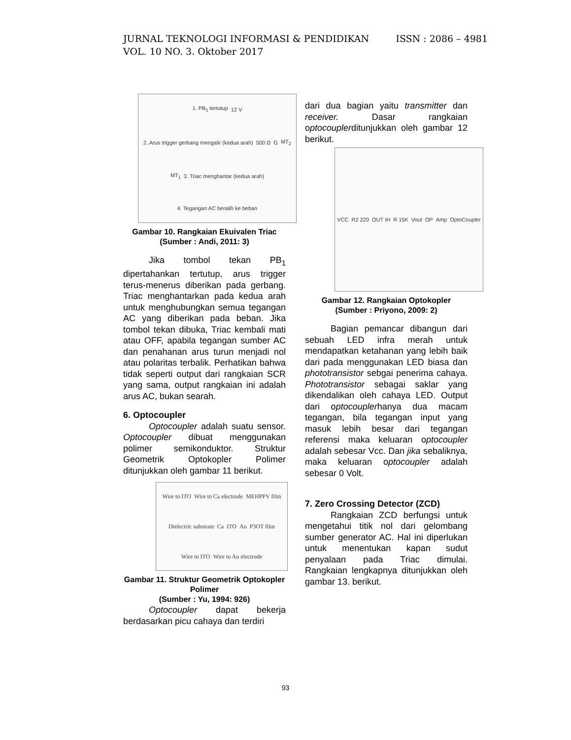ISSN : 2086 – 4981 JURNAL TEKNOLOGI INFORMASI & PENDIDIKAN
VOL. 10 NO. 3. Oktober 2017
1. PB<sub>1</sub> tertutup 12 V 2. Arus trigger gerbang mengalir (kedua arah) 500 Ω G MT<sub>2</sub> MT<sub>1</sub> 3. Triac menghantar (kedua arah) 4. Tegangan AC beralih ke beban
Gambar 10. Rangkaian Ekuivalen Triac
(Sumber : Andi, 2011: 3)
Jika tombol tekan PB<sub>1</sub> dipertahankan tertutup, arus trigger terus-menerus diberikan pada gerbang. Triac menghantarkan pada kedua arah untuk menghubungkan semua tegangan AC yang diberikan pada beban. Jika tombol tekan dibuka, Triac kembali mati atau OFF, apabila tegangan sumber AC dan penahanan arus turun menjadi nol atau polaritas terbalik. Perhatikan bahwa tidak seperti output dari rangkaian SCR yang sama, output rangkaian ini adalah arus AC, bukan searah.
6. Optocoupler
Optocoupler adalah suatu sensor. Optocoupler dibuat menggunakan polimer semikonduktor. Struktur Geometrik Optokopler Polimer ditunjukkan oleh gambar 11 berikut.
Wire to ITO Wire to Ca electrode MEHPPV film Dielectric substrate Ca ITO Au P3OT film Wire to ITO Wire to Au electrode
Gambar 11. Struktur Geometrik Optokopler Polimer
(Sumber : Yu, 1994: 926)
Optocoupler dapat bekerja berdasarkan picu cahaya dan terdiri
dari dua bagian yaitu transmitter dan receiver. Dasar rangkaian optocouplerditunjukkan oleh gambar 12 berikut.
VCC R2 220 OUT IH R 15K Vout OP Amp OptoCoupler
Gambar 12. Rangkaian Optokopler
(Sumber : Priyono, 2009: 2)
Bagian pemancar dibangun dari sebuah LED infra merah untuk mendapatkan ketahanan yang lebih baik dari pada menggunakan LED biasa dan phototransistor sebgai penerima cahaya. Phototransistor sebagai saklar yang dikendalikan oleh cahaya LED. Output dari optocouplerhanya dua macam tegangan, bila tegangan input yang masuk lebih besar dari tegangan referensi maka keluaran optocoupler adalah sebesar Vcc. Dan jika sebaliknya, maka keluaran optocoupler adalah sebesar 0 Volt.
7. Zero Crossing Detector (ZCD)
Rangkaian ZCD berfungsi untuk mengetahui titik nol dari gelombang sumber generator AC. Hal ini diperlukan untuk menentukan kapan sudut penyalaan pada Triac dimulai. Rangkaian lengkapnya ditunjukkan oleh gambar 13. berikut.
93